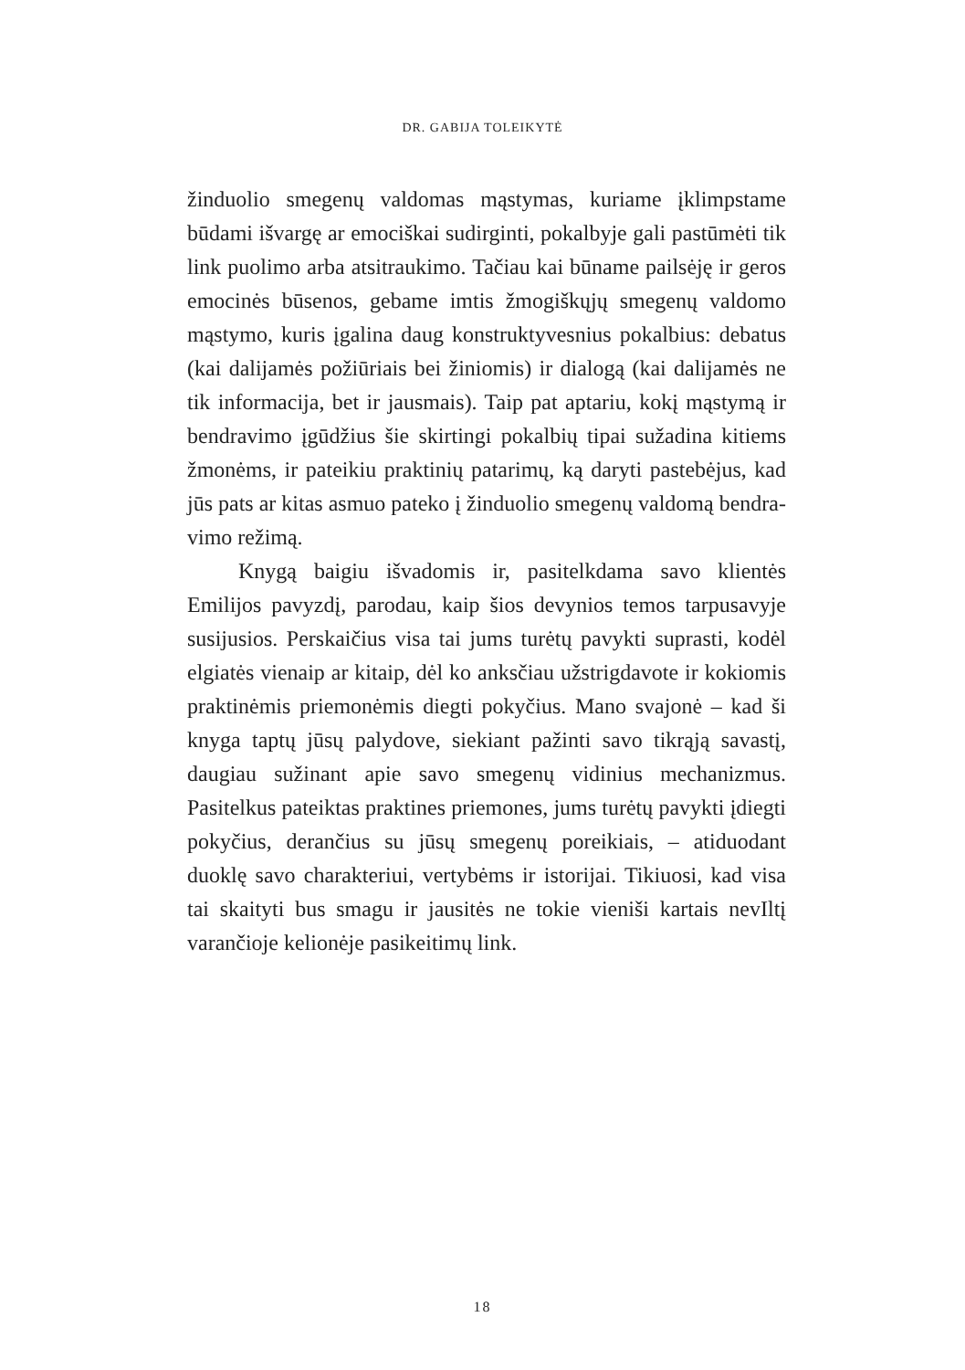DR. GABIJA TOLEIKYTĖ
žinduolio smegenų valdomas mąstymas, kuriame įklimps­tame būdami išvargę ar emociškai sudirginti, pokalbyje gali pastūmėti tik link puolimo arba atsitraukimo. Tačiau kai bū­name pailsėję ir geros emocinės būsenos, gebame imtis žmo­giškųjų smegenų valdomo mąstymo, kuris įgalina daug kons­truktyvesnius pokalbius: debatus (kai dalijamės požiūriais bei žiniomis) ir dialogą (kai dalijamės ne tik informacija, bet ir jausmais). Taip pat aptariu, kokį mąstymą ir bendravimo įgū­džius šie skirtingi pokalbių tipai sužadina kitiems žmonėms, ir pateikiu praktinių patarimų, ką daryti pastebėjus, kad jūs pats ar kitas asmuo pateko į žinduolio smegenų valdomą bendra­vimo režimą.
Knygą baigiu išvadomis ir, pasitelkdama savo klientės Emilijos pavyzdį, parodau, kaip šios devynios temos tarpu­savyje susijusios. Perskaičius visa tai jums turėtų pavykti su­prasti, kodėl elgiatės vienaip ar kitaip, dėl ko anksčiau užstrig­davote ir kokiomis praktinėmis priemonėmis diegti pokyčius. Mano svajonė – kad ši knyga taptų jūsų palydove, siekiant pa­žinti savo tikrąją savastį, daugiau sužinant apie savo smege­nų vidinius mechanizmus. Pasitelkus pateiktas praktines prie­mones, jums turėtų pavykti įdiegti pokyčius, derančius su jūsų smegenų poreikiais, – atiduodant duoklę savo charakteriui, vertybėms ir istorijai. Tikiuosi, kad visa tai skaityti bus sma­gu ir jausitės ne tokie vieniši kartais nevIltį varančioje kelionė­je pasikeitimų link.
18